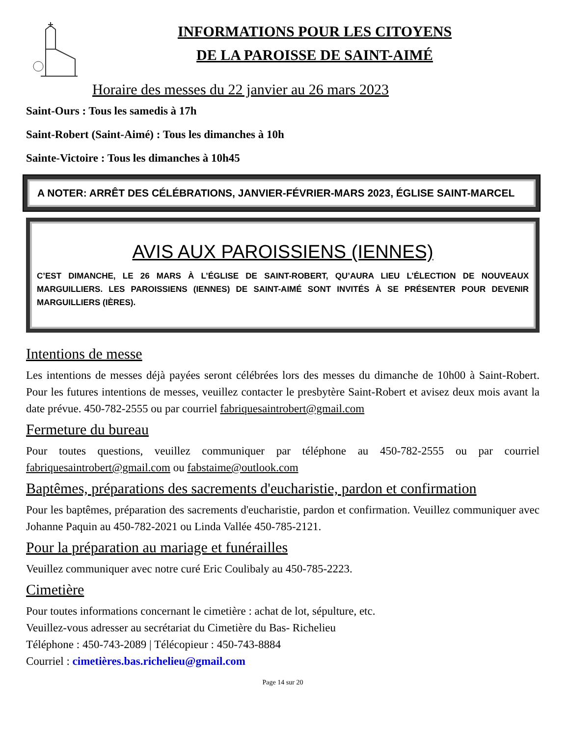INFORMATIONS POUR LES CITOYENS
DE LA PAROISSE DE SAINT-AIMÉ
Horaire des messes du 22 janvier au 26 mars 2023
Saint-Ours : Tous les samedis à 17h
Saint-Robert (Saint-Aimé) : Tous les dimanches à 10h
Sainte-Victoire : Tous les dimanches à 10h45
A NOTER: ARRÊT DES CÉLÉBRATIONS, JANVIER-FÉVRIER-MARS 2023, ÉGLISE SAINT-MARCEL
AVIS AUX PAROISSIENS (IENNES)
C’EST DIMANCHE, LE 26 MARS À L’ÉGLISE DE SAINT-ROBERT, QU’AURA LIEU L’ÉLECTION DE NOUVEAUX MARGUILLIERS. LES PAROISSIENS (IENNES) DE SAINT-AIMÉ SONT INVITÉS À SE PRÉSENTER POUR DEVENIR MARGUILLIERS (IÈRES).
Intentions de messe
Les intentions de messes déjà payées seront célébrées lors des messes du dimanche de 10h00 à Saint-Robert. Pour les futures intentions de messes, veuillez contacter le presbytère Saint-Robert et avisez deux mois avant la date prévue. 450-782-2555 ou par courriel fabriquesaintrobert@gmail.com
Fermeture du bureau
Pour toutes questions, veuillez communiquer par téléphone au 450-782-2555 ou par courriel fabriquesaintrobert@gmail.com ou fabstaime@outlook.com
Baptêmes, préparations des sacrements d'eucharistie, pardon et confirmation
Pour les baptêmes, préparation des sacrements d'eucharistie, pardon et confirmation. Veuillez communiquer avec Johanne Paquin au 450-782-2021 ou Linda Vallée 450-785-2121.
Pour la préparation au mariage et funérailles
Veuillez communiquer avec notre curé Eric Coulibaly au 450-785-2223.
Cimetière
Pour toutes informations concernant le cimetière : achat de lot, sépulture, etc.
Veuillez-vous adresser au secrétariat du Cimetière du Bas- Richelieu
Téléphone : 450-743-2089 | Télécopieur : 450-743-8884
Courriel : cimetières.bas.richelieu@gmail.com
Page 14 sur 20